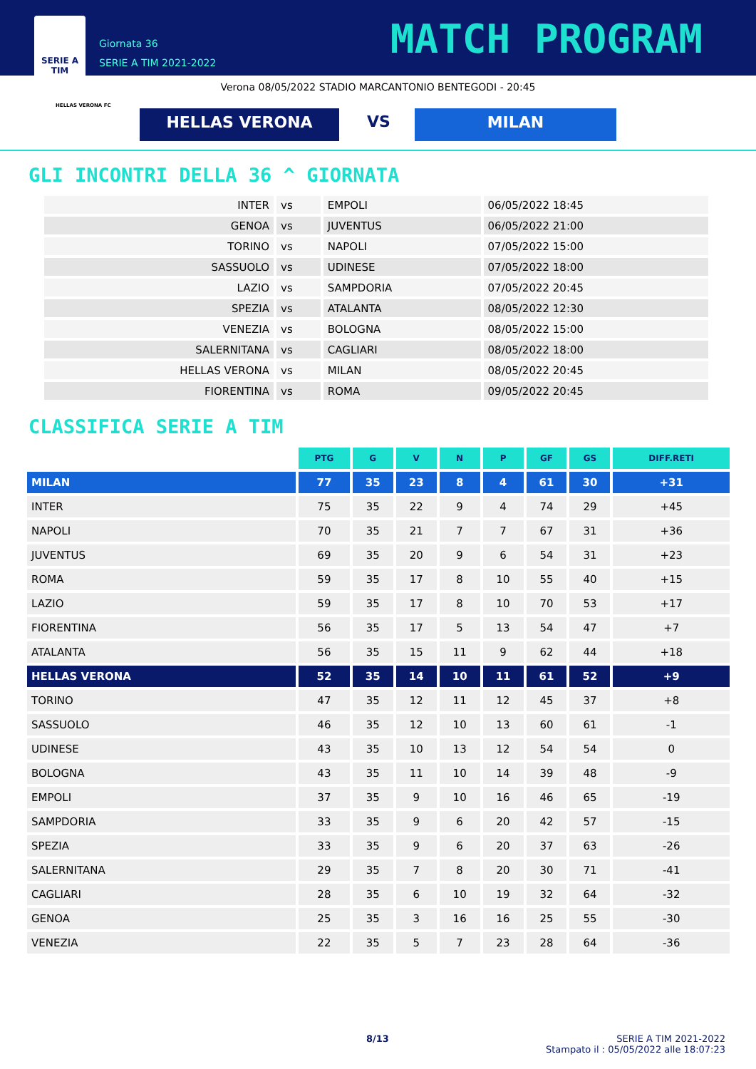SERIE A
TIM
Giornata 36
SERIE A TIM 2021-2022
MATCH PROGRAM
Verona 08/05/2022 STADIO MARCANTONIO BENTEGODI - 20:45
HELLAS VERONA FC
HELLAS VERONA VS MILAN
GLI INCONTRI DELLA 36 ^ GIORNATA
| INTER | vs | EMPOLI | 06/05/2022 18:45 |
| GENOA | vs | JUVENTUS | 06/05/2022 21:00 |
| TORINO | vs | NAPOLI | 07/05/2022 15:00 |
| SASSUOLO | vs | UDINESE | 07/05/2022 18:00 |
| LAZIO | vs | SAMPDORIA | 07/05/2022 20:45 |
| SPEZIA | vs | ATALANTA | 08/05/2022 12:30 |
| VENEZIA | vs | BOLOGNA | 08/05/2022 15:00 |
| SALERNITANA | vs | CAGLIARI | 08/05/2022 18:00 |
| HELLAS VERONA | vs | MILAN | 08/05/2022 20:45 |
| FIORENTINA | vs | ROMA | 09/05/2022 20:45 |
CLASSIFICA SERIE A TIM
| | PTG | G | V | N | P | GF | GS | DIFF.RETI |
| MILAN | 77 | 35 | 23 | 8 | 4 | 61 | 30 | +31 |
| INTER | 75 | 35 | 22 | 9 | 4 | 74 | 29 | +45 |
| NAPOLI | 70 | 35 | 21 | 7 | 7 | 67 | 31 | +36 |
| JUVENTUS | 69 | 35 | 20 | 9 | 6 | 54 | 31 | +23 |
| ROMA | 59 | 35 | 17 | 8 | 10 | 55 | 40 | +15 |
| LAZIO | 59 | 35 | 17 | 8 | 10 | 70 | 53 | +17 |
| FIORENTINA | 56 | 35 | 17 | 5 | 13 | 54 | 47 | +7 |
| ATALANTA | 56 | 35 | 15 | 11 | 9 | 62 | 44 | +18 |
| HELLAS VERONA | 52 | 35 | 14 | 10 | 11 | 61 | 52 | +9 |
| TORINO | 47 | 35 | 12 | 11 | 12 | 45 | 37 | +8 |
| SASSUOLO | 46 | 35 | 12 | 10 | 13 | 60 | 61 | -1 |
| UDINESE | 43 | 35 | 10 | 13 | 12 | 54 | 54 | 0 |
| BOLOGNA | 43 | 35 | 11 | 10 | 14 | 39 | 48 | -9 |
| EMPOLI | 37 | 35 | 9 | 10 | 16 | 46 | 65 | -19 |
| SAMPDORIA | 33 | 35 | 9 | 6 | 20 | 42 | 57 | -15 |
| SPEZIA | 33 | 35 | 9 | 6 | 20 | 37 | 63 | -26 |
| SALERNITANA | 29 | 35 | 7 | 8 | 20 | 30 | 71 | -41 |
| CAGLIARI | 28 | 35 | 6 | 10 | 19 | 32 | 64 | -32 |
| GENOA | 25 | 35 | 3 | 16 | 16 | 25 | 55 | -30 |
| VENEZIA | 22 | 35 | 5 | 7 | 23 | 28 | 64 | -36 |
8/13 SERIE A TIM 2021-2022
Stampato il : 05/05/2022 alle 18:07:23